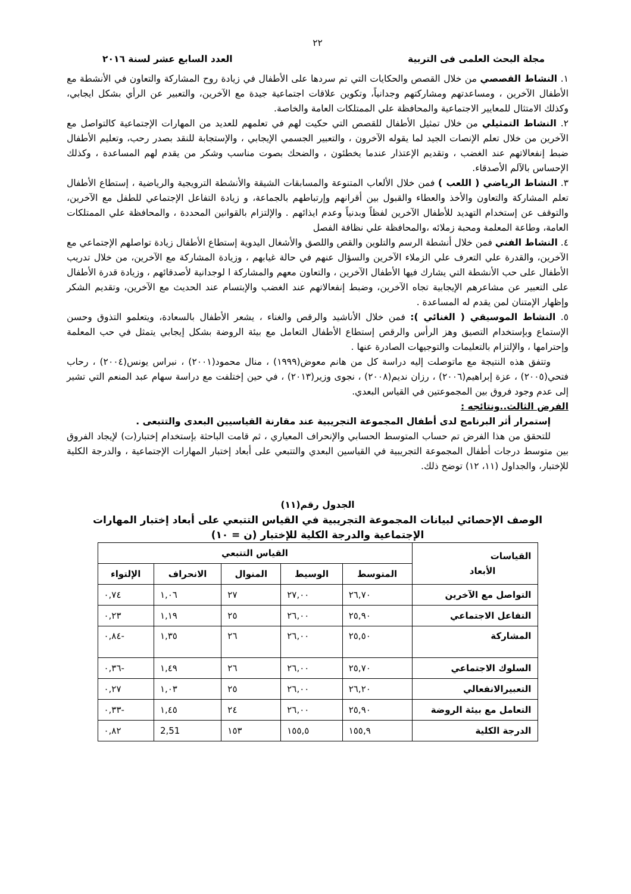٢٢
مجلة البحث العلمى فى التربية العدد السابع عشر لسنة ٢٠١٦
١. النشاط القصصي من خلال القصص والحكايات التي تم سردها على الأطفال في زيادة روح المشاركة والتعاون في الأنشطة مع الأطفال الآخرين ، ومساعدتهم ومشاركتهم وجدانياً، وتكوين علاقات اجتماعية جيدة مع الآخرين، والتعبير عن الرأي بشكل ايجابي، وكذلك الامتثال للمعايير الاجتماعية والمحافظة علي الممتلكات العامة والخاصة.
٢. النشاط التمثيلي من خلال تمثيل الأطفال للقصص التي حكيت لهم في تعلمهم للعديد من المهارات الإجتماعية كالتواصل مع الآخرين من خلال تعلم الإنصات الجيد لما يقوله الآخرون ، والتعبير الجسمي الإيجابي ، والإستجابة للنقد بصدر رحب، وتعليم الأطفال ضبط إنفعالاتهم عند الغضب ، وتقديم الإعتذار عندما يخطئون ، والضحك بصوت مناسب وشكر من يقدم لهم المساعدة ، وكذلك الإحساس بالآلم الأصدقاء.
٣. النشاط الرياضي ( اللعب ) فمن خلال الألعاب المتنوعة والمسابقات الشيقة والأنشطة الترويجية والرياضية ، إستطاع الأطفال تعلم المشاركة والتعاون والأخذ والعطاء والقبول بين أقرانهم وإرتباطهم بالجماعة، و زيادة التفاعل الإجتماعي للطفل مع الآخرين، والتوقف عن إستخدام التهديد للأطفال الآخرين لفظاً وبدنياً وعدم ايذائهم . والإلتزام بالقوانين المحددة ، والمحافظة علي الممتلكات العامة، وطاعة المعلمة ومحبة زملائه ،والمحافظة علي نظافة الفصل
٤. النشاط الفني فمن خلال أنشطة الرسم والتلوين والقص واللصق والأشغال اليدوية إستطاع الأطفال زيادة تواصلهم الإجتماعي مع الآخرين، والقدرة علي التعرف علي الزملاء الآخرين والسؤال عنهم في حالة غيابهم ، وزيادة المشاركة مع الآخرين، من خلال تدريب الأطفال على حب الأنشطة التي يشارك فيها الأطفال الآخرين ، والتعاون معهم والمشاركة ا لوجدانية لأصدقائهم ، وزيادة قدرة الأطفال على التعبير عن مشاعرهم الإيجابية تجاه الآخرين، وضبط إنفعالاتهم عند الغضب والإبتسام عند الحديث مع الآخرين، وتقديم الشكر وإظهار الإمتنان لمن يقدم له المساعدة .
٥. النشاط الموسيقي ( الغنائي ): فمن خلال الأناشيد والرقص والغناء ، يشعر الأطفال بالسعادة، ويتعلمو التذوق وحسن الإستماع وبإستخدام التصيق وهز الرأس والرقص إستطاع الأطفال التعامل مع بيئة الروضة بشكل إيجابي يتمثل في حب المعلمة وإحترامها ، والإلتزام بالتعليمات والتوجيهات الصادرة عنها .
وتتفق هذه النتيجة مع ماتوصلت إليه دراسة كل من هانم معوض(١٩٩٩) ، منال محمود(٢٠٠١) ، نبراس يونس(٢٠٠٤) ، رحاب فتحي(٢٠٠٥) ، عزة إبراهيم(٢٠٠٦) ، رزان نديم(٢٠٠٨) ، نجوى وزير(٢٠١٣) ، في حين إختلفت مع دراسة سهام عبد المنعم التي تشير إلى عدم وجود فروق بين المجموعتين في القياس البعدي.
الفرض الثالث..ونتائجه :
إستمرار أثر البرنامج لدى أطفال المجموعة التجريبية عند مقارنة القياسيين البعدى والتتبعى .
للتحقق من هذا الفرض تم حساب المتوسط الحسابي والإنحراف المعياري ، ثم قامت الباحثة بإستخدام إختبار(ت) لإيجاد الفروق بين متوسط درجات أطفال المجموعة التجريبية في القياسين البعدي والتتبعي على أبعاد إختبار المهارات الإجتماعية ، والدرجة الكلية للإختبار، والجداول (١١، ١٢) توضح ذلك.
الجدول رقم(١١)
الوصف الإحصائي لبيانات المجموعة التجريبية في القياس التتبعي على أبعاد إختبار المهارات الإجتماعية والدرجة الكلية للإختبار (ن = ١٠)
| القياسات الأبعاد | القياس التتبعي | | | | |
| --- | --- | --- | --- | --- | --- |
| | المتوسط | الوسيط | المنوال | الانحراف | الإلتواء |
| التواصل مع الآخرين | ٢٦,٧٠ | ٢٧,٠٠ | ٢٧ | ١,٠٦ | ٠,٧٤ |
| التفاعل الاجتماعي | ٢٥,٩٠ | ٢٦,٠٠ | ٢٥ | ١,١٩ | ٠,٢٣ |
| المشاركة | ٢٥,٥٠ | ٢٦,٠٠ | ٢٦ | ١,٣٥ | -٠,٨٤ |
| السلوك الاجتماعي | ٢٥,٧٠ | ٢٦,٠٠ | ٢٦ | ١,٤٩ | -٠,٣٦ |
| التعبيرالانفعالي | ٢٦,٢٠ | ٢٦,٠٠ | ٢٥ | ١,٠٣ | ٠,٢٧ |
| التعامل مع بيئة الروضة | ٢٥,٩٠ | ٢٦,٠٠ | ٢٤ | ١,٤٥ | -٠,٣٣ |
| الدرجة الكلية | ١٥٥,٩ | ١٥٥,٥ | ١٥٣ | 2,51 | ٠,٨٢ |